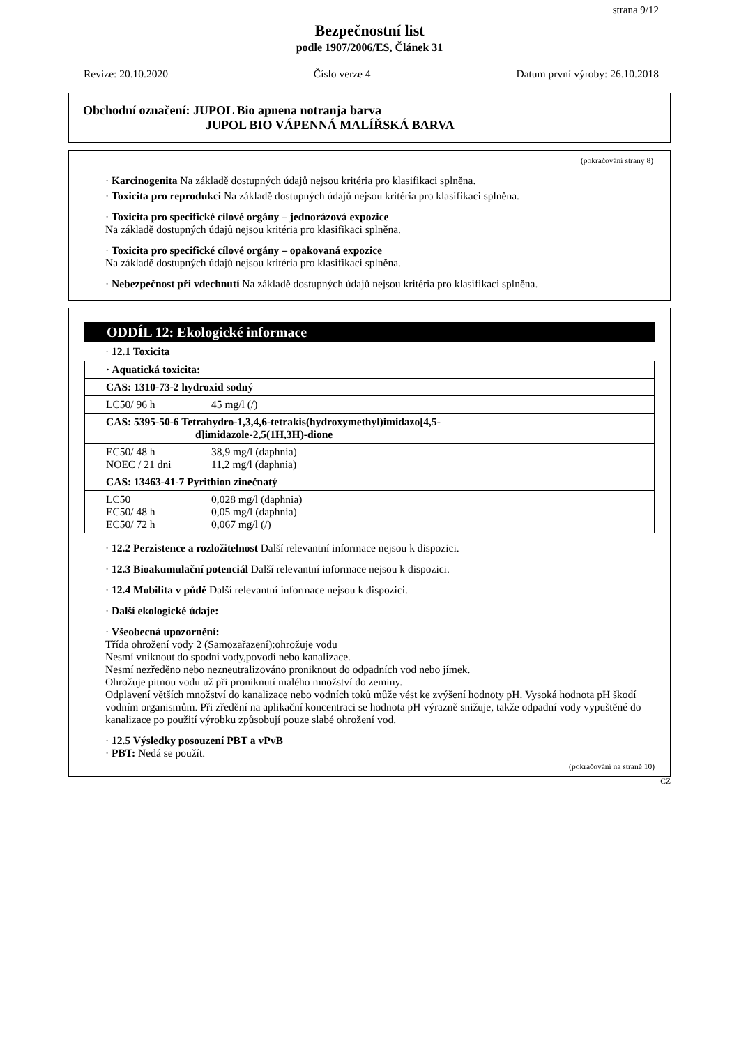strana 9/12
Bezpečnostní list
podle 1907/2006/ES, Článek 31
Revize: 20.10.2020 Číslo verze 4 Datum první výroby: 26.10.2018
Obchodní označení: JUPOL Bio apnena notranja barva
JUPOL BIO VÁPENNÁ MALÍŘSKÁ BARVA
(pokračování strany 8)
· Karcinogenita Na základě dostupných údajů nejsou kritéria pro klasifikaci splněna.
· Toxicita pro reprodukci Na základě dostupných údajů nejsou kritéria pro klasifikaci splněna.
· Toxicita pro specifické cílové orgány – jednorázová expozice
Na základě dostupných údajů nejsou kritéria pro klasifikaci splněna.
· Toxicita pro specifické cílové orgány – opakovaná expozice
Na základě dostupných údajů nejsou kritéria pro klasifikaci splněna.
· Nebezpečnost při vdechnutí Na základě dostupných údajů nejsou kritéria pro klasifikaci splněna.
ODDÍL 12: Ekologické informace
· 12.1 Toxicita
| · Aquatická toxicita: | |
| CAS: 1310-73-2 hydroxid sodný | |
| LC50/ 96 h | 45 mg/l (/) |
| CAS: 5395-50-6 Tetrahydro-1,3,4,6-tetrakis(hydroxymethyl)imidazo[4,5- d]imidazole-2,5(1H,3H)-dione | |
| EC50/ 48 h NOEC / 21 dni | 38,9 mg/l (daphnia) 11,2 mg/l (daphnia) |
| CAS: 13463-41-7 Pyrithion zinečnatý | |
| LC50 EC50/ 48 h EC50/ 72 h | 0,028 mg/l (daphnia) 0,05 mg/l (daphnia) 0,067 mg/l (/) |
· 12.2 Perzistence a rozložitelnost Další relevantní informace nejsou k dispozici.
· 12.3 Bioakumulační potenciál Další relevantní informace nejsou k dispozici.
· 12.4 Mobilita v půdě Další relevantní informace nejsou k dispozici.
· Další ekologické údaje:
· Všeobecná upozornění:
Třída ohrožení vody 2 (Samozařazení):ohrožuje vodu
Nesmí vniknout do spodní vody,povodí nebo kanalizace.
Nesmí nezředěno nebo nezneutralizováno proniknout do odpadních vod nebo jímek.
Ohrožuje pitnou vodu už při proniknutí malého množství do zeminy.
Odplavení větších množství do kanalizace nebo vodních toků může vést ke zvýšení hodnoty pH. Vysoká hodnota pH škodí vodním organismům. Při zředění na aplikační koncentraci se hodnota pH výrazně snižuje, takže odpadní vody vypuštěné do kanalizace po použití výrobku způsobují pouze slabé ohrožení vod.
· 12.5 Výsledky posouzení PBT a vPvB
· PBT: Nedá se použít.
(pokračování na straně 10)
CZ